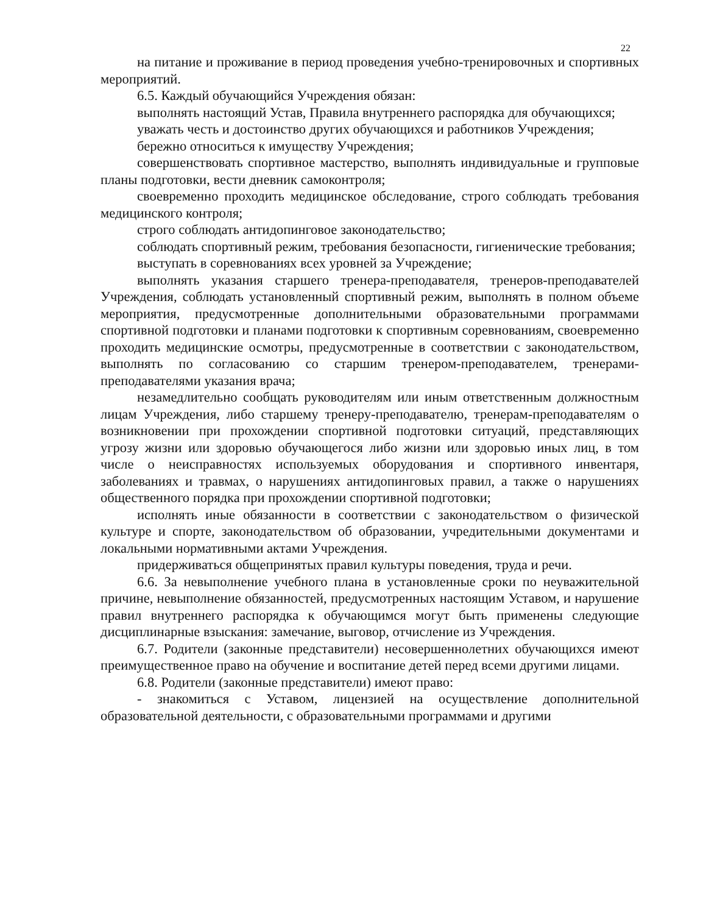22
на питание и проживание в период проведения учебно-тренировочных и спортивных мероприятий.
6.5. Каждый обучающийся Учреждения обязан:
выполнять настоящий Устав, Правила внутреннего распорядка для обучающихся;
уважать честь и достоинство других обучающихся и работников Учреждения;
бережно относиться к имуществу Учреждения;
совершенствовать спортивное мастерство, выполнять индивидуальные и групповые планы подготовки, вести дневник самоконтроля;
своевременно проходить медицинское обследование, строго соблюдать требования медицинского контроля;
строго соблюдать антидопинговое законодательство;
соблюдать спортивный режим, требования безопасности, гигиенические требования;
выступать в соревнованиях всех уровней за Учреждение;
выполнять указания старшего тренера-преподавателя, тренеров-преподавателей Учреждения, соблюдать установленный спортивный режим, выполнять в полном объеме мероприятия, предусмотренные дополнительными образовательными программами спортивной подготовки и планами подготовки к спортивным соревнованиям, своевременно проходить медицинские осмотры, предусмотренные в соответствии с законодательством, выполнять по согласованию со старшим тренером-преподавателем, тренерами-преподавателями указания врача;
незамедлительно сообщать руководителям или иным ответственным должностным лицам Учреждения, либо старшему тренеру-преподавателю, тренерам-преподавателям о возникновении при прохождении спортивной подготовки ситуаций, представляющих угрозу жизни или здоровью обучающегося либо жизни или здоровью иных лиц, в том числе о неисправностях используемых оборудования и спортивного инвентаря, заболеваниях и травмах, о нарушениях антидопинговых правил, а также о нарушениях общественного порядка при прохождении спортивной подготовки;
исполнять иные обязанности в соответствии с законодательством о физической культуре и спорте, законодательством об образовании, учредительными документами и локальными нормативными актами Учреждения.
придерживаться общепринятых правил культуры поведения, труда и речи.
6.6. За невыполнение учебного плана в установленные сроки по неуважительной причине, невыполнение обязанностей, предусмотренных настоящим Уставом, и нарушение правил внутреннего распорядка к обучающимся могут быть применены следующие дисциплинарные взыскания: замечание, выговор, отчисление из Учреждения.
6.7. Родители (законные представители) несовершеннолетних обучающихся имеют преимущественное право на обучение и воспитание детей перед всеми другими лицами.
6.8. Родители (законные представители) имеют право:
- знакомиться с Уставом, лицензией на осуществление дополнительной образовательной деятельности, с образовательными программами и другими